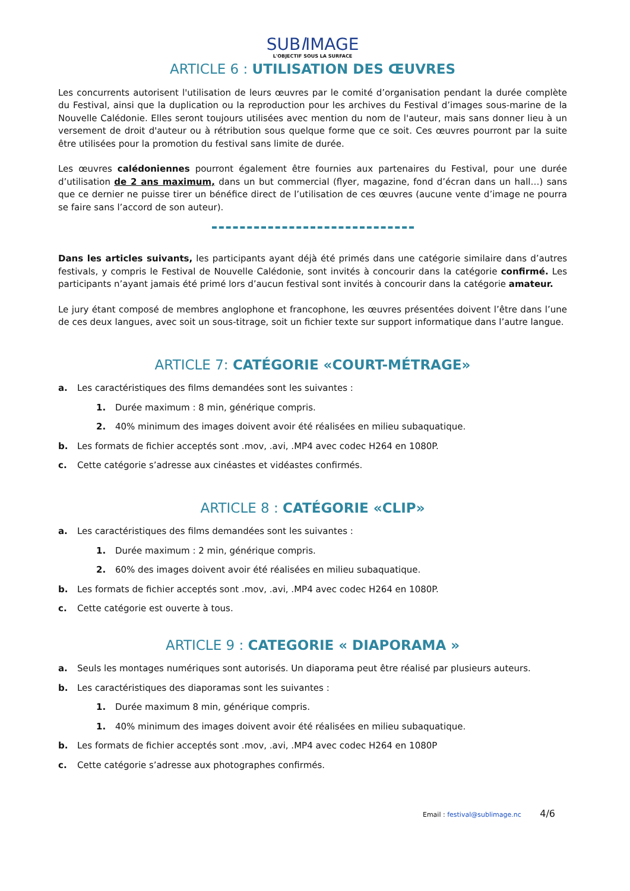SUBl IMAGE
L'OBJECTIF SOUS LA SURFACE
ARTICLE 6 : UTILISATION DES ŒUVRES
Les concurrents autorisent l'utilisation de leurs œuvres par le comité d’organisation pendant la durée complète du Festival, ainsi que la duplication ou la reproduction pour les archives du Festival d’images sous-marine de la Nouvelle Calédonie. Elles seront toujours utilisées avec mention du nom de l'auteur, mais sans donner lieu à un versement de droit d'auteur ou à rétribution sous quelque forme que ce soit. Ces œuvres pourront par la suite être utilisées pour la promotion du festival sans limite de durée.
Les œuvres calédoniennes pourront également être fournies aux partenaires du Festival, pour une durée d’utilisation de 2 ans maximum, dans un but commercial (flyer, magazine, fond d’écran dans un hall…) sans que ce dernier ne puisse tirer un bénéfice direct de l’utilisation de ces œuvres (aucune vente d’image ne pourra se faire sans l’accord de son auteur).
Dans les articles suivants, les participants ayant déjà été primés dans une catégorie similaire dans d’autres festivals, y compris le Festival de Nouvelle Calédonie, sont invités à concourir dans la catégorie confirmé. Les participants n’ayant jamais été primé lors d’aucun festival sont invités à concourir dans la catégorie amateur.
Le jury étant composé de membres anglophone et francophone, les œuvres présentées doivent l’être dans l’une de ces deux langues, avec soit un sous-titrage, soit un fichier texte sur support informatique dans l’autre langue.
ARTICLE 7: CATÉGORIE «COURT-MÉTRAGE»
a. Les caractéristiques des films demandées sont les suivantes :
1. Durée maximum : 8 min, générique compris.
2. 40% minimum des images doivent avoir été réalisées en milieu subaquatique.
b. Les formats de fichier acceptés sont .mov, .avi, .MP4 avec codec H264 en 1080P.
c. Cette catégorie s’adresse aux cinéastes et vidéastes confirmés.
ARTICLE 8 : CATÉGORIE «CLIP»
a. Les caractéristiques des films demandées sont les suivantes :
1. Durée maximum : 2 min, générique compris.
2. 60% des images doivent avoir été réalisées en milieu subaquatique.
b. Les formats de fichier acceptés sont .mov, .avi, .MP4 avec codec H264 en 1080P.
c. Cette catégorie est ouverte à tous.
ARTICLE 9 : CATEGORIE « DIAPORAMA »
a. Seuls les montages numériques sont autorisés. Un diaporama peut être réalisé par plusieurs auteurs.
b. Les caractéristiques des diaporamas sont les suivantes :
1. Durée maximum 8 min, générique compris.
1. 40% minimum des images doivent avoir été réalisées en milieu subaquatique.
b. Les formats de fichier acceptés sont .mov, .avi, .MP4 avec codec H264 en 1080P
c. Cette catégorie s’adresse aux photographes confirmés.
Email : festival@sublimage.nc 4/6